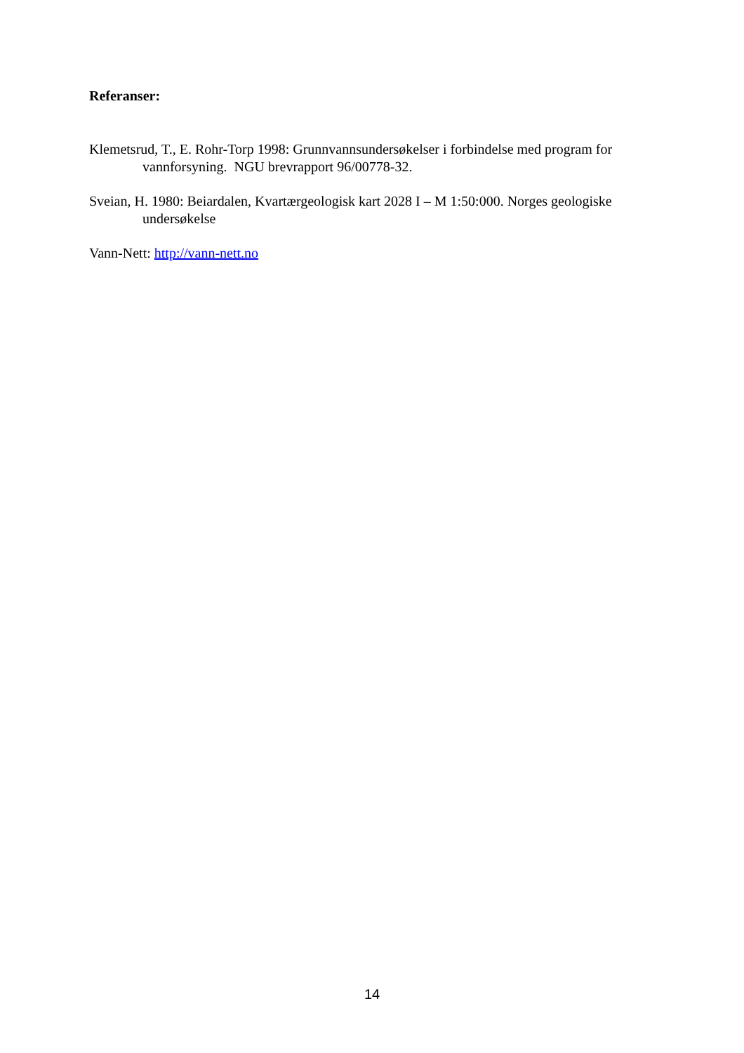Referanser:
Klemetsrud, T., E. Rohr-Torp 1998: Grunnvannsundersøkelser i forbindelse med program for vannforsyning. NGU brevrapport 96/00778-32.
Sveian, H. 1980: Beiardalen, Kvartærgeologisk kart 2028 I – M 1:50:000. Norges geologiske undersøkelse
Vann-Nett: http://vann-nett.no
14